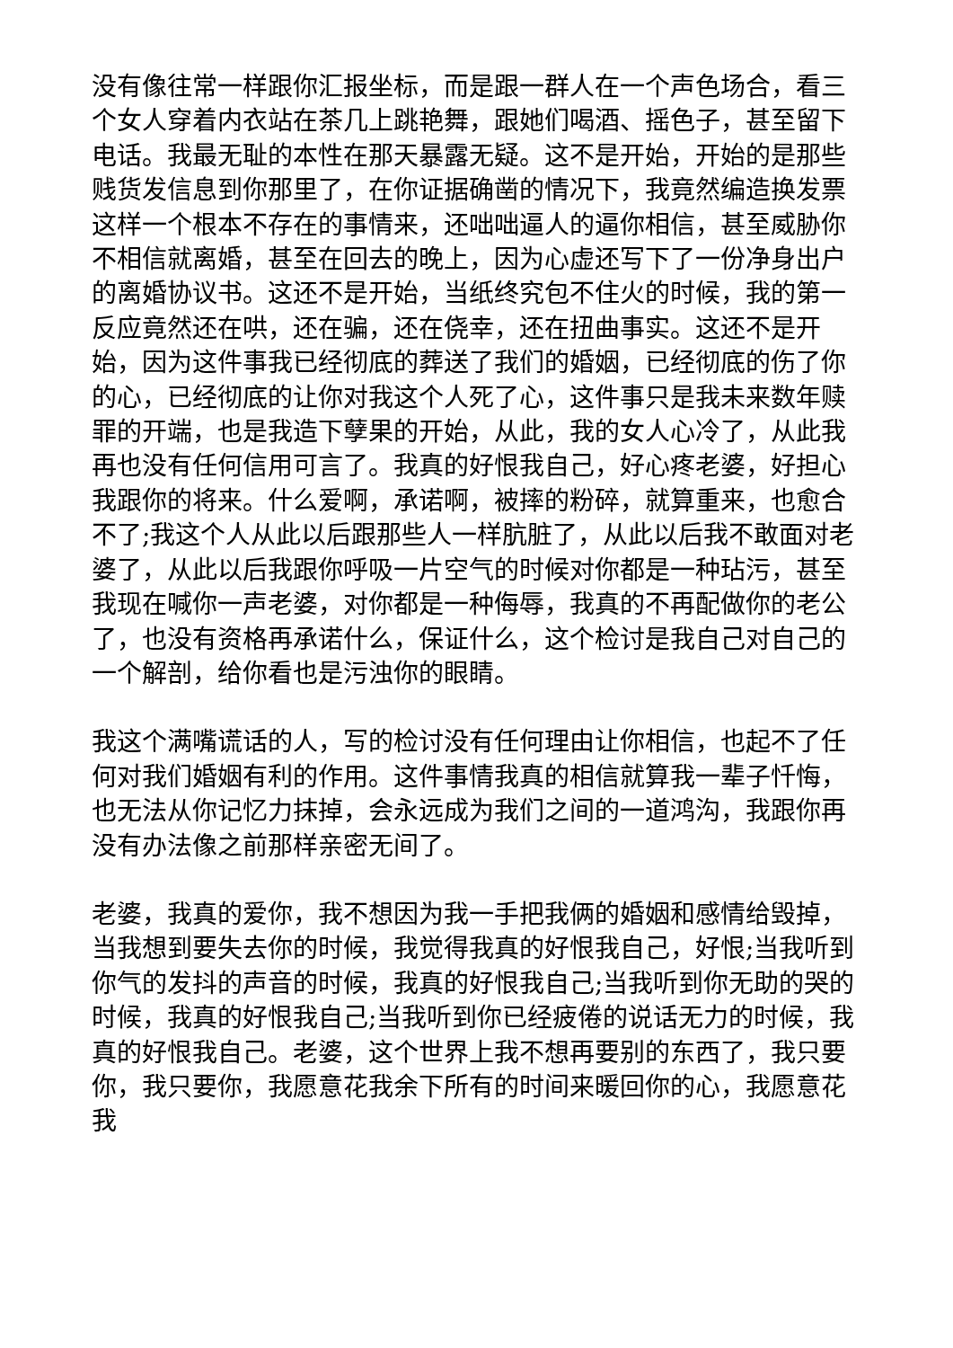没有像往常一样跟你汇报坐标，而是跟一群人在一个声色场合，看三个女人穿着内衣站在茶几上跳艳舞，跟她们喝酒、摇色子，甚至留下电话。我最无耻的本性在那天暴露无疑。这不是开始，开始的是那些贱货发信息到你那里了，在你证据确凿的情况下，我竟然编造换发票这样一个根本不存在的事情来，还咄咄逼人的逼你相信，甚至威胁你不相信就离婚，甚至在回去的晚上，因为心虚还写下了一份净身出户的离婚协议书。这还不是开始，当纸终究包不住火的时候，我的第一反应竟然还在哄，还在骗，还在侥幸，还在扭曲事实。这还不是开始，因为这件事我已经彻底的葬送了我们的婚姻，已经彻底的伤了你的心，已经彻底的让你对我这个人死了心，这件事只是我未来数年赎罪的开端，也是我造下孽果的开始，从此，我的女人心冷了，从此我再也没有任何信用可言了。我真的好恨我自己，好心疼老婆，好担心我跟你的将来。什么爱啊，承诺啊，被摔的粉碎，就算重来，也愈合不了;我这个人从此以后跟那些人一样肮脏了，从此以后我不敢面对老婆了，从此以后我跟你呼吸一片空气的时候对你都是一种玷污，甚至我现在喊你一声老婆，对你都是一种侮辱，我真的不再配做你的老公了，也没有资格再承诺什么，保证什么，这个检讨是我自己对自己的一个解剖，给你看也是污浊你的眼睛。
我这个满嘴谎话的人，写的检讨没有任何理由让你相信，也起不了任何对我们婚姻有利的作用。这件事情我真的相信就算我一辈子忏悔，也无法从你记忆力抹掉，会永远成为我们之间的一道鸿沟，我跟你再没有办法像之前那样亲密无间了。
老婆，我真的爱你，我不想因为我一手把我俩的婚姻和感情给毁掉，当我想到要失去你的时候，我觉得我真的好恨我自己，好恨;当我听到你气的发抖的声音的时候，我真的好恨我自己;当我听到你无助的哭的时候，我真的好恨我自己;当我听到你已经疲倦的说话无力的时候，我真的好恨我自己。老婆，这个世界上我不想再要别的东西了，我只要你，我只要你，我愿意花我余下所有的时间来暖回你的心，我愿意花我